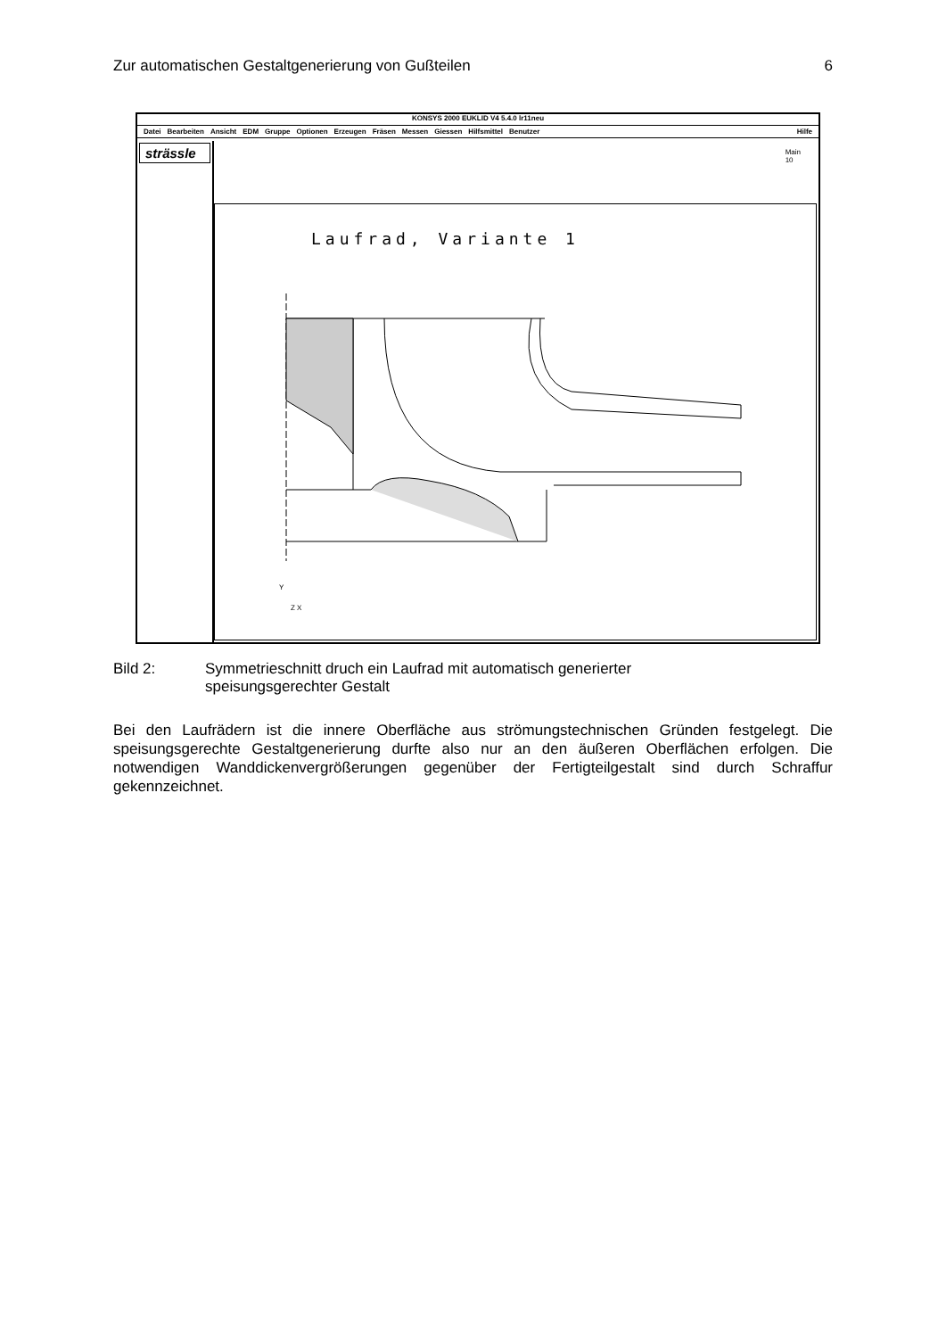Zur automatischen Gestaltgenerierung von Gußteilen 6
KONSYS 2000 EUKLID V4 5.4.0 lr11neu
Datei Bearbeiten Ansicht EDM Gruppe Optionen Erzeugen Fräsen Messen Giessen Hilfsmittel Benutzer Hilfe
strässle
Main
10
Laufrad, Variante 1
Y
Z X
Bild 2: Symmetrieschnitt druch ein Laufrad mit automatisch generierter
speisungsgerechter Gestalt
Bei den Laufrädern ist die innere Oberfläche aus strömungstechnischen Gründen festgelegt. Die speisungsgerechte Gestaltgenerierung durfte also nur an den äußeren Oberflächen erfolgen. Die notwendigen Wanddickenvergrößerungen gegenüber der Fertigteilgestalt sind durch Schraffur gekennzeichnet.